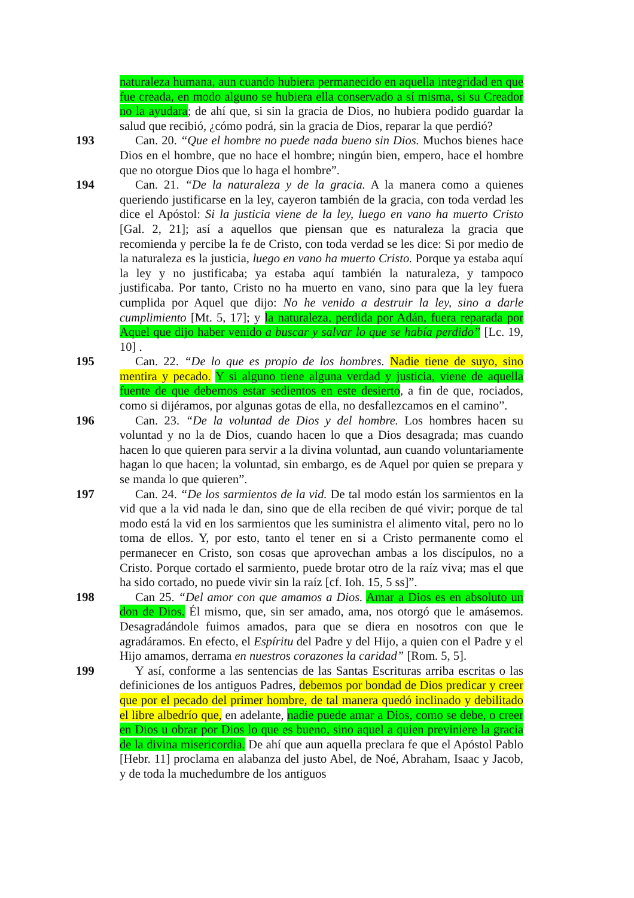naturaleza humana, aun cuando hubiera permanecido en aquella integridad en que fue creada, en modo alguno se hubiera ella conservado a sí misma, si su Creador no la ayudara; de ahí que, si sin la gracia de Dios, no hubiera podido guardar la salud que recibió, ¿cómo podrá, sin la gracia de Dios, reparar la que perdió?
193 Can. 20. “Que el hombre no puede nada bueno sin Dios. Muchos bienes hace Dios en el hombre, que no hace el hombre; ningún bien, empero, hace el hombre que no otorgue Dios que lo haga el hombre”.
194 Can. 21. “De la naturaleza y de la gracia. A la manera como a quienes queriendo justificarse en la ley, cayeron también de la gracia, con toda verdad les dice el Apóstol: Si la justicia viene de la ley, luego en vano ha muerto Cristo [Gal. 2, 21]; así a aquellos que piensan que es naturaleza la gracia que recomienda y percibe la fe de Cristo, con toda verdad se les dice: Si por medio de la naturaleza es la justicia, luego en vano ha muerto Cristo. Porque ya estaba aquí la ley y no justificaba; ya estaba aquí también la naturaleza, y tampoco justificaba. Por tanto, Cristo no ha muerto en vano, sino para que la ley fuera cumplida por Aquel que dijo: No he venido a destruir la ley, sino a darle cumplimiento [Mt. 5, 17]; y la naturaleza, perdida por Adán, fuera reparada por Aquel que dijo haber venido a buscar y salvar lo que se había perdido” [Lc. 19, 10] .
195 Can. 22. “De lo que es propio de los hombres. Nadie tiene de suyo, sino mentira y pecado. Y si alguno tiene alguna verdad y justicia, viene de aquella fuente de que debemos estar sedientos en este desierto, a fin de que, rociados, como si dijéramos, por algunas gotas de ella, no desfallezcamos en el camino”.
196 Can. 23. “De la voluntad de Dios y del hombre. Los hombres hacen su voluntad y no la de Dios, cuando hacen lo que a Dios desagrada; mas cuando hacen lo que quieren para servir a la divina voluntad, aun cuando voluntariamente hagan lo que hacen; la voluntad, sin embargo, es de Aquel por quien se prepara y se manda lo que quieren”.
197 Can. 24. “De los sarmientos de la vid. De tal modo están los sarmientos en la vid que a la vid nada le dan, sino que de ella reciben de qué vivir; porque de tal modo está la vid en los sarmientos que les suministra el alimento vital, pero no lo toma de ellos. Y, por esto, tanto el tener en si a Cristo permanente como el permanecer en Cristo, son cosas que aprovechan ambas a los discípulos, no a Cristo. Porque cortado el sarmiento, puede brotar otro de la raíz viva; mas el que ha sido cortado, no puede vivir sin la raíz [cf. Ioh. 15, 5 ss]”.
198 Can 25. “Del amor con que amamos a Dios. Amar a Dios es en absoluto un don de Dios. Él mismo, que, sin ser amado, ama, nos otorgó que le amásemos. Desagradándole fuimos amados, para que se diera en nosotros con que le agradáramos. En efecto, el Espíritu del Padre y del Hijo, a quien con el Padre y el Hijo amamos, derrama en nuestros corazones la caridad” [Rom. 5, 5].
199 Y así, conforme a las sentencias de las Santas Escrituras arriba escritas o las definiciones de los antiguos Padres, debemos por bondad de Dios predicar y creer que por el pecado del primer hombre, de tal manera quedó inclinado y debilitado el libre albedrío que, en adelante, nadie puede amar a Dios, como se debe, o creer en Dios u obrar por Dios lo que es bueno, sino aquel a quien previniere la gracia de la divina misericordia. De ahí que aun aquella preclara fe que el Apóstol Pablo [Hebr. 11] proclama en alabanza del justo Abel, de Noé, Abraham, Isaac y Jacob, y de toda la muchedumbre de los antiguos